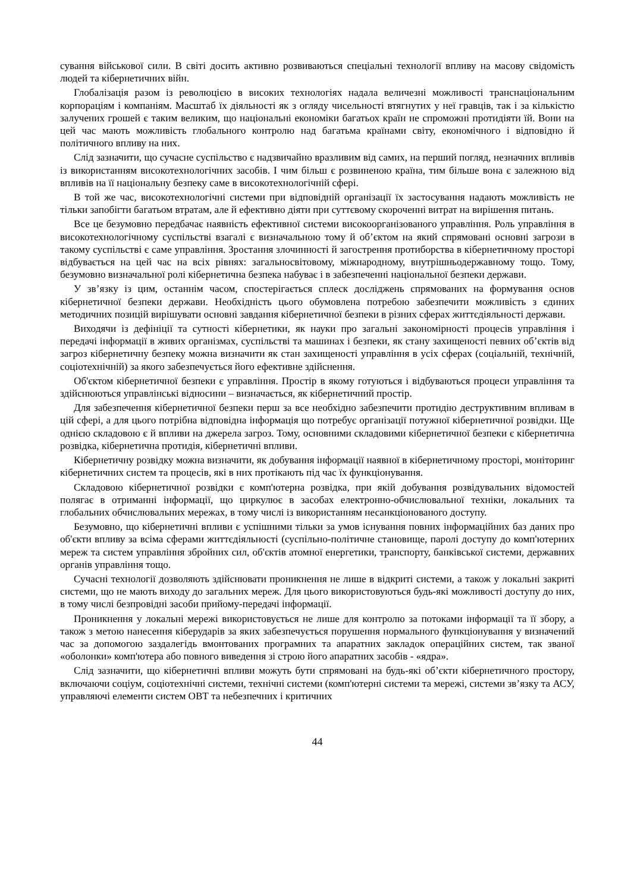сування військової сили. В світі досить активно розвиваються спеціальні технології впливу на масову свідомість людей та кібернетичних війн.
Глобалізація разом із революцією в високих технологіях надала величезні можливості транснаціональним корпораціям і компаніям. Масштаб їх діяльності як з огляду чисельності втягнутих у неї гравців, так і за кількістю залучених грошей є таким великим, що національні економіки багатьох країн не спроможні протидіяти їй. Вони на цей час мають можливість глобального контролю над багатьма країнами світу, економічного і відповідно й політичного впливу на них.
Слід зазначити, що сучасне суспільство є надзвичайно вразливим від самих, на перший погляд, незначних впливів із використанням високотехнологічних засобів. І чим більш є розвиненою країна, тим більше вона є залежною від впливів на її національну безпеку саме в високотехнологічній сфері.
В той же час, високотехнологічні системи при відповідній організації їх застосування надають можливість не тільки запобігти багатьом втратам, але й ефективно діяти при суттєвому скороченні витрат на вирішення питань.
Все це безумовно передбачає наявність ефективної системи високоорганізованого управління. Роль управління в високотехнологічному суспільстві взагалі є визначальною тому й об’єктом на який спрямовані основні загрози в такому суспільстві є саме управління. Зростання злочинності й загострення протиборства в кібернетичному просторі відбувається на цей час на всіх рівнях: загальносвітовому, міжнародному, внутрішньодержавному тощо. Тому, безумовно визначальної ролі кібернетична безпека набуває і в забезпеченні національної безпеки держави.
У зв’язку із цим, останнім часом, спостерігається сплеск досліджень спрямованих на формування основ кібернетичної безпеки держави. Необхідність цього обумовлена потребою забезпечити можливість з єдиних методичних позицій вирішувати основні завдання кібернетичної безпеки в різних сферах життєдіяльності держави.
Виходячи із дефініції та сутності кібернетики, як науки про загальні закономірності процесів управління і передачі інформації в живих організмах, суспільстві та машинах і безпеки, як стану захищеності певних об’єктів від загроз кібернетичну безпеку можна визначити як стан захищеності управління в усіх сферах (соціальній, технічній, соціотехнічній) за якого забезпечується його ефективне здійснення.
Об'єктом кібернетичної безпеки є управління. Простір в якому готуються і відбуваються процеси управління та здійснюються управлінські відносини – визначається, як кібернетичний простір.
Для забезпечення кібернетичної безпеки перш за все необхідно забезпечити протидію деструктивним впливам в цій сфері, а для цього потрібна відповідна інформація що потребує організації потужної кібернетичної розвідки. Ще однією складовою є й впливи на джерела загроз. Тому, основними складовими кібернетичної безпеки є кібернетична розвідка, кібернетична протидія, кібернетичні впливи.
Кібернетичну розвідку можна визначити, як добування інформації наявної в кібернетичному просторі, моніторинг кібернетичних систем та процесів, які в них протікають під час їх функціонування.
Складовою кібернетичної розвідки є комп'ютерна розвідка, при якій добування розвідувальних відомостей полягає в отриманні інформації, що циркулює в засобах електронно-обчислювальної техніки, локальних та глобальних обчислювальних мережах, в тому числі із використанням несанкціонованого доступу.
Безумовно, що кібернетичні впливи є успішними тільки за умов існування повних інформаційних баз даних про об'єкти впливу за всіма сферами життєдіяльності (суспільно-політичне становище, паролі доступу до комп'ютерних мереж та систем управління збройних сил, об'єктів атомної енергетики, транспорту, банківської системи, державних органів управління тощо.
Сучасні технології дозволяють здійснювати проникнення не лише в відкриті системи, а також у локальні закриті системи, що не мають виходу до загальних мереж. Для цього використовуються будь-які можливості доступу до них, в тому числі безпровідні засоби прийому-передачі інформації.
Проникнення у локальні мережі використовується не лише для контролю за потоками інформації та її збору, а також з метою нанесення кіберударів за яких забезпечується порушення нормального функціонування у визначений час за допомогою заздалегідь вмонтованих програмних та апаратних закладок операційних систем, так званої «оболонки» комп'ютера або повного виведення зі строю його апаратних засобів - «ядра».
Слід зазначити, що кібернетичні впливи можуть бути спрямовані на будь-які об’єкти кібернетичного простору, включаючи соціум, соціотехнічні системи, технічні системи (комп'ютерні системи та мережі, системи зв’язку та АСУ, управляючі елементи систем ОВТ та небезпечних і критичних
44